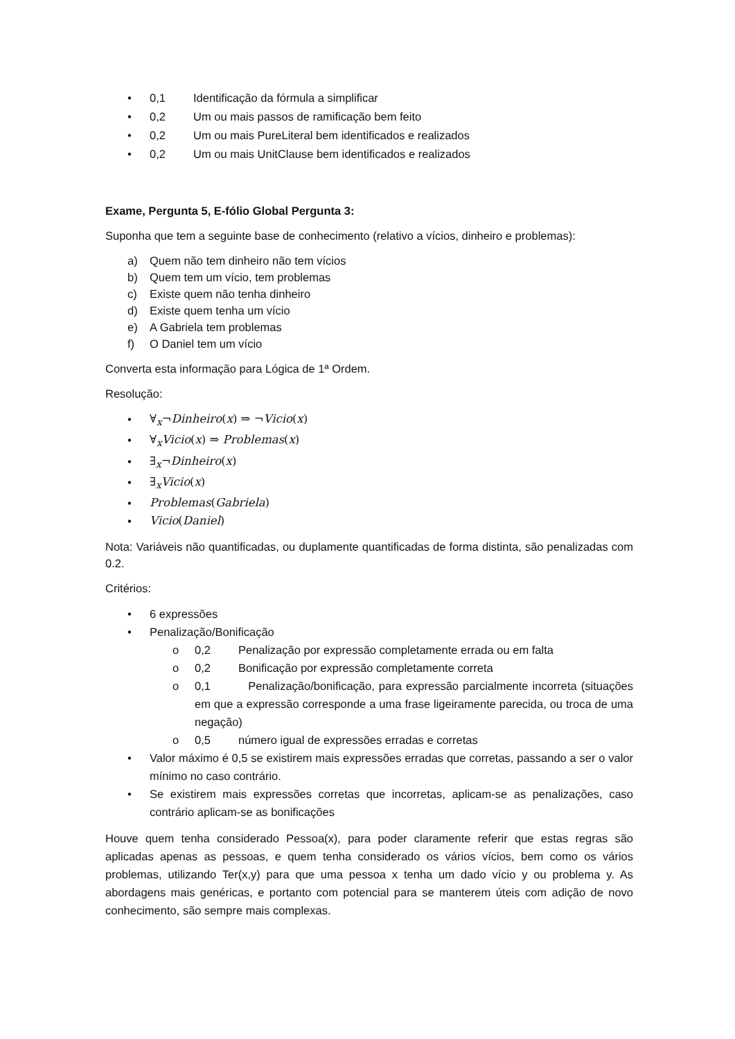• 0,1 Identificação da fórmula a simplificar
• 0,2 Um ou mais passos de ramificação bem feito
• 0,2 Um ou mais PureLiteral bem identificados e realizados
• 0,2 Um ou mais UnitClause bem identificados e realizados
Exame, Pergunta 5, E-fólio Global Pergunta 3:
Suponha que tem a seguinte base de conhecimento (relativo a vícios, dinheiro e problemas):
a) Quem não tem dinheiro não tem vícios
b) Quem tem um vício, tem problemas
c) Existe quem não tenha dinheiro
d) Existe quem tenha um vício
e) A Gabriela tem problemas
f) O Daniel tem um vício
Converta esta informação para Lógica de 1ª Ordem.
Resolução:
• ∀<sub>x</sub>¬Dinheiro(x) ⇒ ¬Vicio(x)
• ∀<sub>x</sub>Vicio(x) ⇒ Problemas(x)
• ∃<sub>x</sub>¬Dinheiro(x)
• ∃<sub>x</sub>Vicio(x)
• Problemas(Gabriela)
• Vicio(Daniel)
Nota: Variáveis não quantificadas, ou duplamente quantificadas de forma distinta, são penalizadas com 0.2.
Critérios:
• 6 expressões
• Penalização/Bonificação
o 0,2 Penalização por expressão completamente errada ou em falta
o 0,2 Bonificação por expressão completamente correta
o 0,1 Penalização/bonificação, para expressão parcialmente incorreta (situações em que a expressão corresponde a uma frase ligeiramente parecida, ou troca de uma negação)
o 0,5 número igual de expressões erradas e corretas
• Valor máximo é 0,5 se existirem mais expressões erradas que corretas, passando a ser o valor mínimo no caso contrário.
• Se existirem mais expressões corretas que incorretas, aplicam-se as penalizações, caso contrário aplicam-se as bonificações
Houve quem tenha considerado Pessoa(x), para poder claramente referir que estas regras são aplicadas apenas as pessoas, e quem tenha considerado os vários vícios, bem como os vários problemas, utilizando Ter(x,y) para que uma pessoa x tenha um dado vício y ou problema y. As abordagens mais genéricas, e portanto com potencial para se manterem úteis com adição de novo conhecimento, são sempre mais complexas.